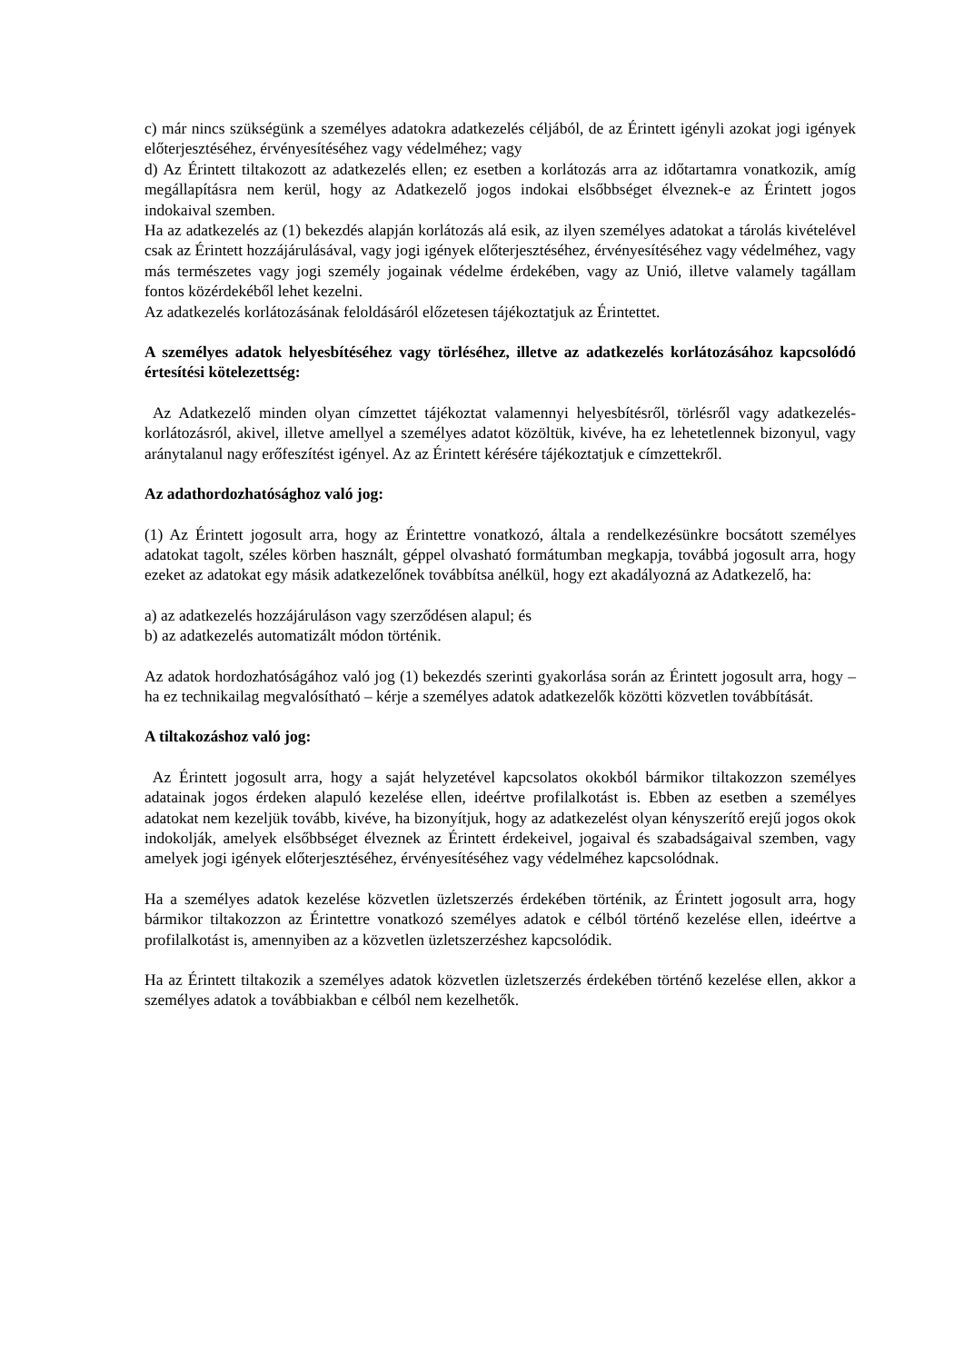c) már nincs szükségünk a személyes adatokra adatkezelés céljából, de az Érintett igényli azokat jogi igények előterjesztéséhez, érvényesítéséhez vagy védelméhez; vagy
d) Az Érintett tiltakozott az adatkezelés ellen; ez esetben a korlátozás arra az időtartamra vonatkozik, amíg megállapításra nem kerül, hogy az Adatkezelő jogos indokai elsőbbséget élveznek-e az Érintett jogos indokaival szemben.
Ha az adatkezelés az (1) bekezdés alapján korlátozás alá esik, az ilyen személyes adatokat a tárolás kivételével csak az Érintett hozzájárulásával, vagy jogi igények előterjesztéséhez, érvényesítéséhez vagy védelméhez, vagy más természetes vagy jogi személy jogainak védelme érdekében, vagy az Unió, illetve valamely tagállam fontos közérdekéből lehet kezelni.
Az adatkezelés korlátozásának feloldásáról előzetesen tájékoztatjuk az Érintettet.
A személyes adatok helyesbítéséhez vagy törléséhez, illetve az adatkezelés korlátozásához kapcsolódó értesítési kötelezettség:
Az Adatkezelő minden olyan címzettet tájékoztat valamennyi helyesbítésről, törlésről vagy adatkezelés-korlátozásról, akivel, illetve amellyel a személyes adatot közöltük, kivéve, ha ez lehetetlennek bizonyul, vagy aránytalanul nagy erőfeszítést igényel. Az az Érintett kérésére tájékoztatjuk e címzettekről.
Az adathordozhatósághoz való jog:
(1) Az Érintett jogosult arra, hogy az Érintettre vonatkozó, általa a rendelkezésünkre bocsátott személyes adatokat tagolt, széles körben használt, géppel olvasható formátumban megkapja, továbbá jogosult arra, hogy ezeket az adatokat egy másik adatkezelőnek továbbítsa anélkül, hogy ezt akadályozná az Adatkezelő, ha:
a) az adatkezelés hozzájáruláson vagy szerződésen alapul; és
b) az adatkezelés automatizált módon történik.
Az adatok hordozhatóságához való jog (1) bekezdés szerinti gyakorlása során az Érintett jogosult arra, hogy – ha ez technikailag megvalósítható – kérje a személyes adatok adatkezelők közötti közvetlen továbbítását.
A tiltakozáshoz való jog:
Az Érintett jogosult arra, hogy a saját helyzetével kapcsolatos okokból bármikor tiltakozzon személyes adatainak jogos érdeken alapuló kezelése ellen, ideértve profilalkotást is. Ebben az esetben a személyes adatokat nem kezeljük tovább, kivéve, ha bizonyítjuk, hogy az adatkezelést olyan kényszerítő erejű jogos okok indokolják, amelyek elsőbbséget élveznek az Érintett érdekeivel, jogaival és szabadságaival szemben, vagy amelyek jogi igények előterjesztéséhez, érvényesítéséhez vagy védelméhez kapcsolódnak.
Ha a személyes adatok kezelése közvetlen üzletszerzés érdekében történik, az Érintett jogosult arra, hogy bármikor tiltakozzon az Érintettre vonatkozó személyes adatok e célból történő kezelése ellen, ideértve a profilalkotást is, amennyiben az a közvetlen üzletszerzéshez kapcsolódik.
Ha az Érintett tiltakozik a személyes adatok közvetlen üzletszerzés érdekében történő kezelése ellen, akkor a személyes adatok a továbbiakban e célból nem kezelhetők.